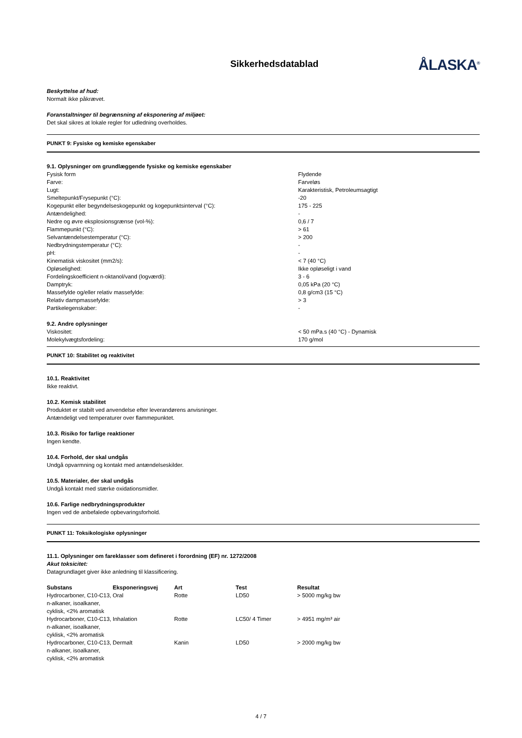Sikkerhedsdatablad
ÅLASKA<sup>®</sup>
Beskyttelse af hud:
Normalt ikke påkrævet.
Foranstaltninger til begrænsning af eksponering af miljøet:
Det skal sikres at lokale regler for udledning overholdes.
PUNKT 9: Fysiske og kemiske egenskaber
9.1. Oplysninger om grundlæggende fysiske og kemiske egenskaber
| Fysisk form | Flydende |
| Farve: | Farveløs |
| Lugt: | Karakteristisk, Petroleumsagtigt |
| Smeltepunkt/Frysepunkt (°C): | -20 |
| Kogepunkt eller begyndelseskogepunkt og kogepunktsinterval (°C): | 175 - 225 |
| Antændelighed: | - |
| Nedre og øvre eksplosionsgrænse (vol-%): | 0,6 / 7 |
| Flammepunkt (°C): | > 61 |
| Selvantændelsestemperatur (°C): | > 200 |
| Nedbrydningstemperatur (°C): | - |
| pH: | - |
| Kinematisk viskositet (mm2/s): | < 7 (40 °C) |
| Opløselighed: | Ikke opløseligt i vand |
| Fordelingskoefficient n-oktanol/vand (logværdi): | 3 - 6 |
| Damptryk: | 0,05 kPa (20 °C) |
| Massefylde og/eller relativ massefylde: | 0,8 g/cm3 (15 °C) |
| Relativ dampmassefylde: | > 3 |
| Partikelegenskaber: | - |
9.2. Andre oplysninger
| Viskositet: | < 50 mPa.s (40 °C) - Dynamisk |
| Molekylvægtsfordeling: | 170 g/mol |
PUNKT 10: Stabilitet og reaktivitet
10.1. Reaktivitet
Ikke reaktivt.
10.2. Kemisk stabilitet
Produktet er stabilt ved anvendelse efter leverandørens anvisninger.
Antændeligt ved temperaturer over flammepunktet.
10.3. Risiko for farlige reaktioner
Ingen kendte.
10.4. Forhold, der skal undgås
Undgå opvarmning og kontakt med antændelseskilder.
10.5. Materialer, der skal undgås
Undgå kontakt med stærke oxidationsmidler.
10.6. Farlige nedbrydningsprodukter
Ingen ved de anbefalede opbevaringsforhold.
PUNKT 11: Toksikologiske oplysninger
11.1. Oplysninger om fareklasser som defineret i forordning (EF) nr. 1272/2008
Akut toksicitet:
Datagrundlaget giver ikke anledning til klassificering.
| Substans | Eksponeringsvej | Art | Test | Resultat |
| --- | --- | --- | --- | --- |
| Hydrocarboner, C10-C13, n-alkaner, isoalkaner, cyklisk, <2% aromatisk | Oral | Rotte | LD50 | > 5000 mg/kg bw |
| Hydrocarboner, C10-C13, n-alkaner, isoalkaner, cyklisk, <2% aromatisk | Inhalation | Rotte | LC50/ 4 Timer | > 4951 mg/m³ air |
| Hydrocarboner, C10-C13, n-alkaner, isoalkaner, cyklisk, <2% aromatisk | Dermalt | Kanin | LD50 | > 2000 mg/kg bw |
4 / 7